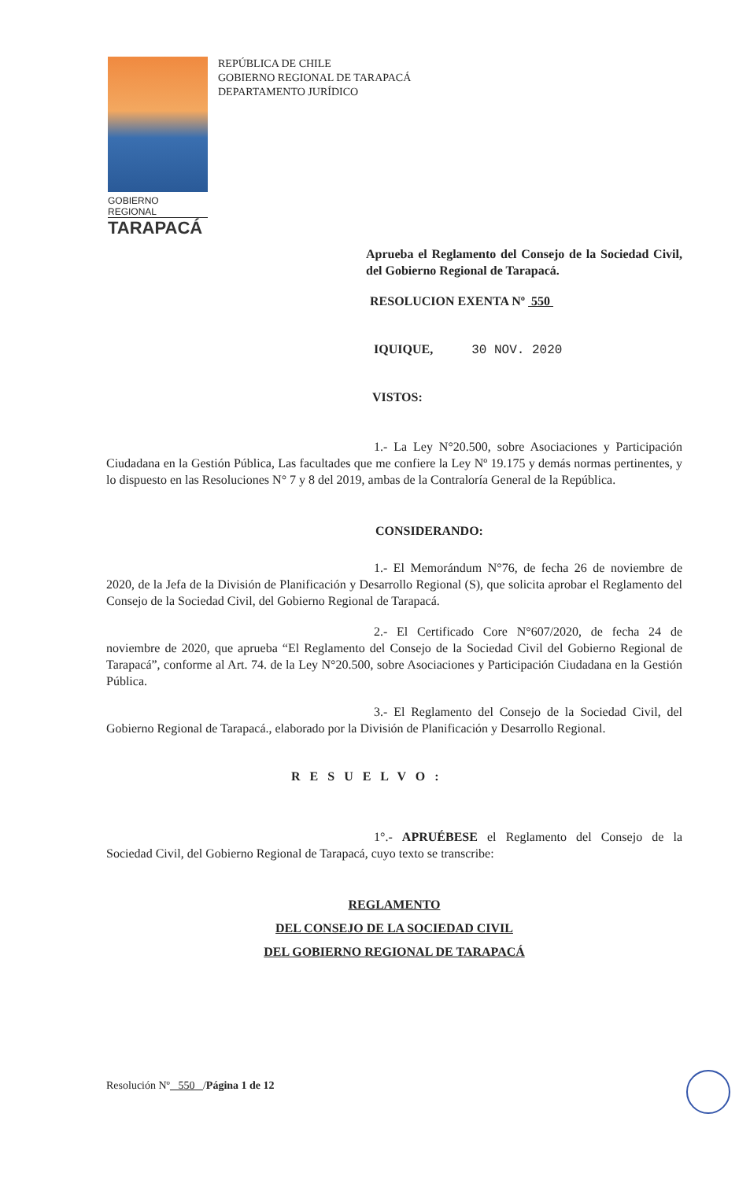GOBIERNO REGIONAL
TARAPACÁ
REPÚBLICA DE CHILE
GOBIERNO REGIONAL DE TARAPACÁ
DEPARTAMENTO JURÍDICO
Aprueba el Reglamento del Consejo de la Sociedad Civil, del Gobierno Regional de Tarapacá.
RESOLUCION EXENTA Nº 550
IQUIQUE, 30 NOV. 2020
VISTOS:
1.- La Ley N°20.500, sobre Asociaciones y Participación Ciudadana en la Gestión Pública, Las facultades que me confiere la Ley Nº 19.175 y demás normas pertinentes, y lo dispuesto en las Resoluciones N° 7 y 8 del 2019, ambas de la Contraloría General de la República.
CONSIDERANDO:
1.- El Memorándum N°76, de fecha 26 de noviembre de 2020, de la Jefa de la División de Planificación y Desarrollo Regional (S), que solicita aprobar el Reglamento del Consejo de la Sociedad Civil, del Gobierno Regional de Tarapacá.
2.- El Certificado Core N°607/2020, de fecha 24 de noviembre de 2020, que aprueba “El Reglamento del Consejo de la Sociedad Civil del Gobierno Regional de Tarapacá”, conforme al Art. 74. de la Ley N°20.500, sobre Asociaciones y Participación Ciudadana en la Gestión Pública.
3.- El Reglamento del Consejo de la Sociedad Civil, del Gobierno Regional de Tarapacá., elaborado por la División de Planificación y Desarrollo Regional.
RESUELVO:
1°.- APRUÉBESE el Reglamento del Consejo de la Sociedad Civil, del Gobierno Regional de Tarapacá, cuyo texto se transcribe:
REGLAMENTO
DEL CONSEJO DE LA SOCIEDAD CIVIL
DEL GOBIERNO REGIONAL DE TARAPACÁ
Resolución Nº 550 /Página 1 de 12